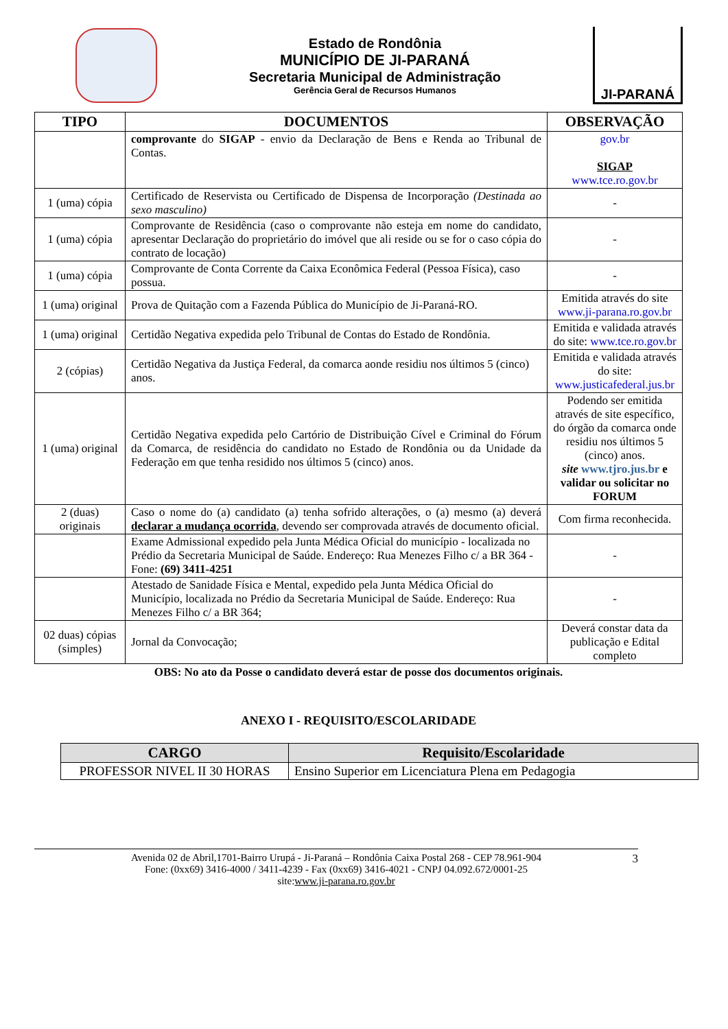Estado de Rondônia
MUNICÍPIO DE JI-PARANÁ
Secretaria Municipal de Administração
Gerência Geral de Recursos Humanos
JI-PARANÁ
| TIPO | DOCUMENTOS | OBSERVAÇÃO |
| --- | --- | --- |
| | comprovante do SIGAP - envio da Declaração de Bens e Renda ao Tribunal de Contas. | gov.br SIGAP www.tce.ro.gov.br |
| 1 (uma) cópia | Certificado de Reservista ou Certificado de Dispensa de Incorporação (Destinada ao sexo masculino) | - |
| 1 (uma) cópia | Comprovante de Residência (caso o comprovante não esteja em nome do candidato, apresentar Declaração do proprietário do imóvel que ali reside ou se for o caso cópia do contrato de locação) | - |
| 1 (uma) cópia | Comprovante de Conta Corrente da Caixa Econômica Federal (Pessoa Física), caso possua. | - |
| 1 (uma) original | Prova de Quitação com a Fazenda Pública do Município de Ji-Paraná-RO. | Emitida através do site www.ji-parana.ro.gov.br |
| 1 (uma) original | Certidão Negativa expedida pelo Tribunal de Contas do Estado de Rondônia. | Emitida e validada através do site: www.tce.ro.gov.br |
| 2 (cópias) | Certidão Negativa da Justiça Federal, da comarca aonde residiu nos últimos 5 (cinco) anos. | Emitida e validada através do site: www.justicafederal.jus.br |
| 1 (uma) original | Certidão Negativa expedida pelo Cartório de Distribuição Cível e Criminal do Fórum da Comarca, de residência do candidato no Estado de Rondônia ou da Unidade da Federação em que tenha residido nos últimos 5 (cinco) anos. | Podendo ser emitida através de site específico, do órgão da comarca onde residiu nos últimos 5 (cinco) anos. site www.tjro.jus.br e validar ou solicitar no FORUM |
| 2 (duas) originais | Caso o nome do (a) candidato (a) tenha sofrido alterações, o (a) mesmo (a) deverá declarar a mudança ocorrida , devendo ser comprovada através de documento oficial. | Com firma reconhecida. |
| | Exame Admissional expedido pela Junta Médica Oficial do município - localizada no Prédio da Secretaria Municipal de Saúde. Endereço: Rua Menezes Filho c/ a BR 364 - Fone: (69) 3411-4251 | - |
| | Atestado de Sanidade Física e Mental, expedido pela Junta Médica Oficial do Município, localizada no Prédio da Secretaria Municipal de Saúde. Endereço: Rua Menezes Filho c/ a BR 364; | - |
| 02 duas) cópias (simples) | Jornal da Convocação; | Deverá constar data da publicação e Edital completo |
OBS: No ato da Posse o candidato deverá estar de posse dos documentos originais.
ANEXO I - REQUISITO/ESCOLARIDADE
| CARGO | Requisito/Escolaridade |
| --- | --- |
| PROFESSOR NIVEL II 30 HORAS | Ensino Superior em Licenciatura Plena em Pedagogia |
Avenida 02 de Abril,1701-Bairro Urupá - Ji-Paraná – Rondônia Caixa Postal 268 - CEP 78.961-904
Fone: (0xx69) 3416-4000 / 3411-4239 - Fax (0xx69) 3416-4021 - CNPJ 04.092.672/0001-25
site:www.ji-parana.ro.gov.br
3